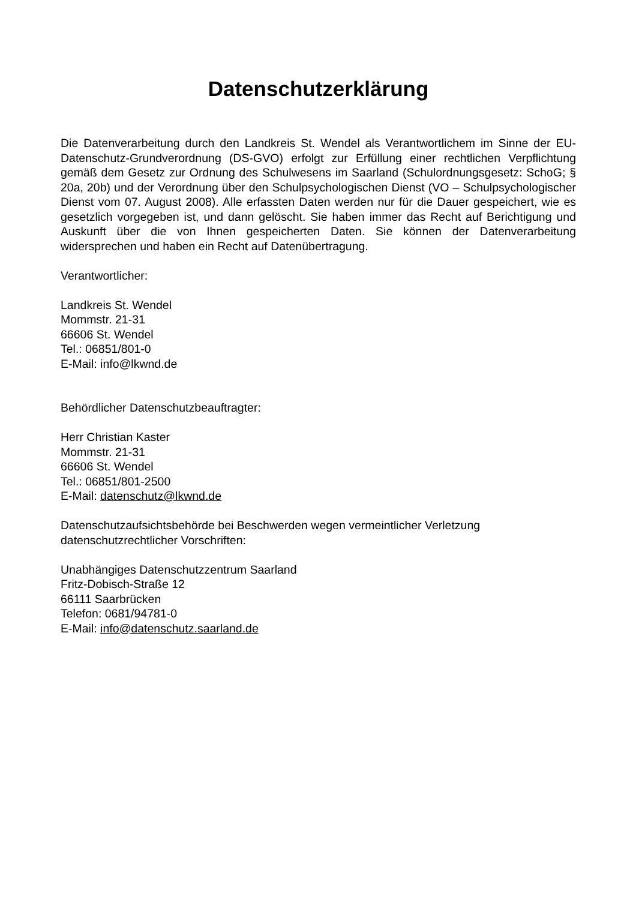Datenschutzerklärung
Die Datenverarbeitung durch den Landkreis St. Wendel als Verantwortlichem im Sinne der EU-Datenschutz-Grundverordnung (DS-GVO) erfolgt zur Erfüllung einer rechtlichen Verpflichtung gemäß dem Gesetz zur Ordnung des Schulwesens im Saarland (Schulordnungsgesetz: SchoG; § 20a, 20b) und der Verordnung über den Schulpsychologischen Dienst (VO – Schulpsychologischer Dienst vom 07. August 2008). Alle erfassten Daten werden nur für die Dauer gespeichert, wie es gesetzlich vorgegeben ist, und dann gelöscht. Sie haben immer das Recht auf Berichtigung und Auskunft über die von Ihnen gespeicherten Daten. Sie können der Datenverarbeitung widersprechen und haben ein Recht auf Datenübertragung.
Verantwortlicher:
Landkreis St. Wendel
Mommstr. 21-31
66606 St. Wendel
Tel.: 06851/801-0
E-Mail: info@lkwnd.de
Behördlicher Datenschutzbeauftragter:
Herr Christian Kaster
Mommstr. 21-31
66606 St. Wendel
Tel.: 06851/801-2500
E-Mail: datenschutz@lkwnd.de
Datenschutzaufsichtsbehörde bei Beschwerden wegen vermeintlicher Verletzung datenschutzrechtlicher Vorschriften:
Unabhängiges Datenschutzzentrum Saarland
Fritz-Dobisch-Straße 12
66111 Saarbrücken
Telefon: 0681/94781-0
E-Mail: info@datenschutz.saarland.de